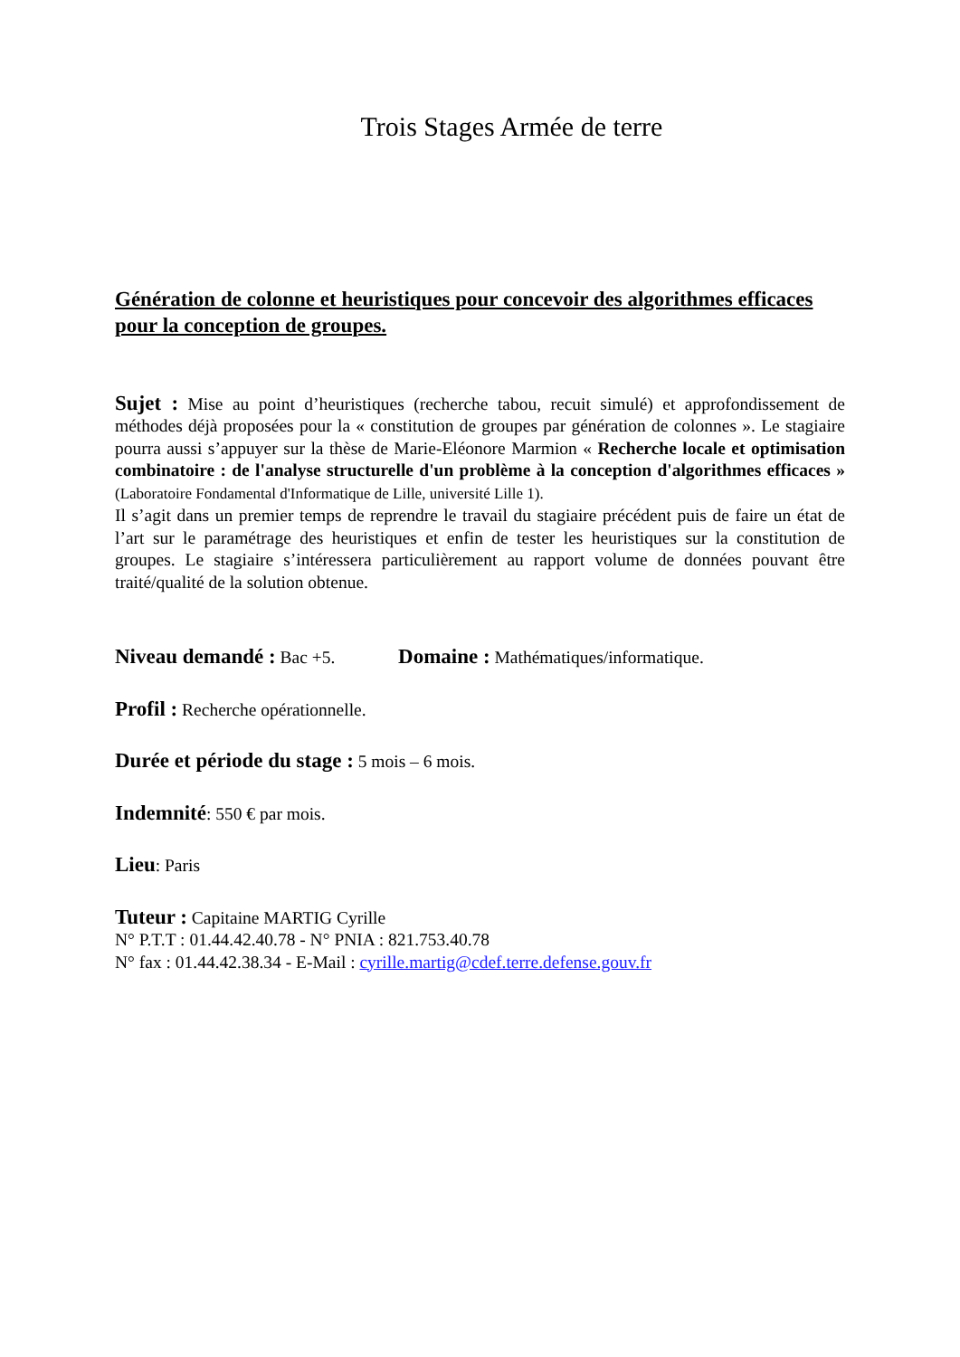Trois Stages Armée de terre
Génération de colonne et heuristiques pour concevoir des algorithmes efficaces pour la conception de groupes.
Sujet : Mise au point d’heuristiques (recherche tabou, recuit simulé) et approfondissement de méthodes déjà proposées pour la « constitution de groupes par génération de colonnes ». Le stagiaire pourra aussi s’appuyer sur la thèse de Marie-Eléonore Marmion « Recherche locale et optimisation combinatoire : de l'analyse structurelle d'un problème à la conception d'algorithmes efficaces » (Laboratoire Fondamental d'Informatique de Lille, université Lille 1).
Il s’agit dans un premier temps de reprendre le travail du stagiaire précédent puis de faire un état de l’art sur le paramétrage des heuristiques et enfin de tester les heuristiques sur la constitution de groupes. Le stagiaire s’intéressera particulièrement au rapport volume de données pouvant être traité/qualité de la solution obtenue.
Niveau demandé : Bac +5. Domaine : Mathématiques/informatique.
Profil : Recherche opérationnelle.
Durée et période du stage : 5 mois – 6 mois.
Indemnité: 550 € par mois.
Lieu: Paris
Tuteur : Capitaine MARTIG Cyrille
N° P.T.T : 01.44.42.40.78 - N° PNIA : 821.753.40.78
N° fax : 01.44.42.38.34 - E-Mail : cyrille.martig@cdef.terre.defense.gouv.fr